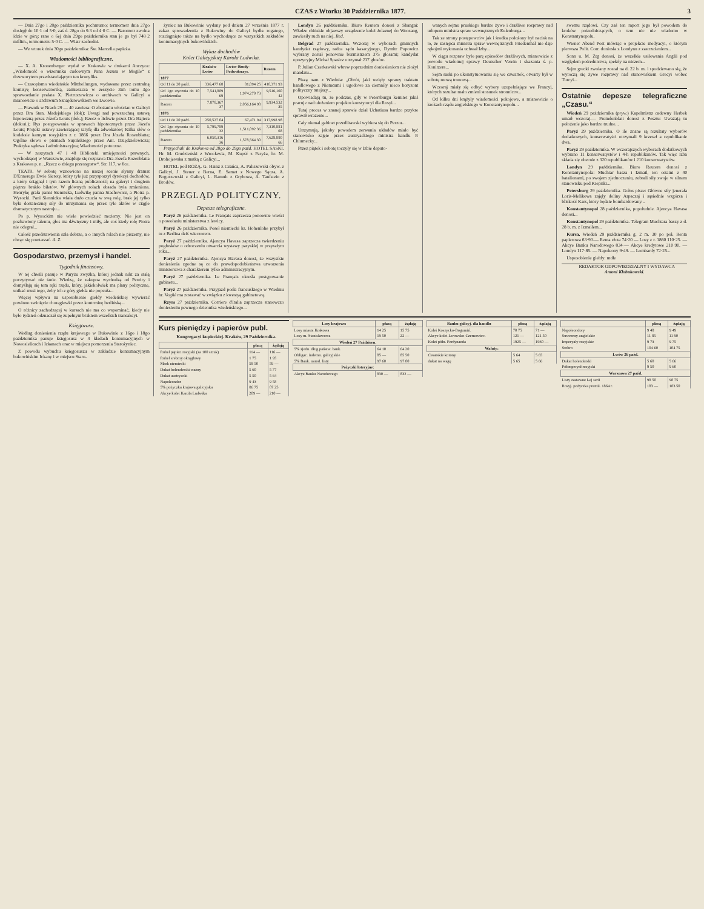CZAS z Wtorku 30 Października 1877. 3
— Dnia 27go i 28go października pochmurno; termometr dnia 27go dosięgł do 10·1 od 5·0, zaś d. 28go do 9.3 od 4·0 C. — Barometr zwolna idzie w górę; rano o 6ej dnia 29go października stan je go był 748·2 millim., termometru 5·0 C. — Wiatr zachodni.
— We wtorek dnia 30go października: Św. Marcella papieża.
Wiadomości bibliograficzne.
— X. A. Kronenberger wydał w Krakowie w drukarni Anczyca: „Wiadomość o wizerunku cudownym Pana Jezusa w Mogile“ z drzeworytem przedstawiającym ten krucyfiks.
— Czasopismo wiedeńskie Mittheilungen, wydawane przez centralną komisyę konserwatorską, zamieszcza w zeszycie 3im tomu 3go sprawozdanie prałata X. Pietruszewicza o archiwach w Galicyi a mianowicie o archiwum Sznajderowskiem we Lwowie.
— Prawnik w Nrach 29 — 40 zawiera: O zbożaniu włościan w Galicyi przez Dra Stan. Madejskiego (dok); Uwagi nad powszechną ustawą hipoteczną przez Józefa Louis (dok.); Rzecz o lichwie przez Dra Hajtera (dokoń.); Rys postępowania w sprawach hipotecznych przez Józefa Louis; Projekt ustawy zawierającej taryfę dla adwokatów; Kilka słów o kodeksie karnym rosyjskim z r. 1866 przez Dra Józefa Rosenblatta; Ogólne słowo o pismach Supińskiego przez Ant. Dziędzielewicza; Praktyka sądowa i administracyjna; Wiadomości potoczne.
— W zeszytach 47 i 48 Biblioteki umiejętności prawnych, wychodzącej w Warszawie, znajduje się rozprawa Dra Józefa Rozenblatta z Krakowa p. n. „Rzecz o zbiegu przestępstw“. Str. 117, w 8ce.
TEATR. W sobotę wznowiono na naszej scenie słynny dramat D'Ennerego Dwie Sieroty, który tyle już przysporzył dyrekcyi dochodów, a który ściągnął i tym razem liczną publiczność; na galeryi i drugiem piętrze brakło biletów. W głównych rolach obsada była zmieniona. Henrykę grała panni Siennicka, Ludwikę panna Stachowicz, a Piotra p. Wysocki. Pani Siennicka wlała dużo czucia w swą rolę, brak jej tylko była dostatecznej siły do utrzymania się przez tyle aktów w ciągłe dramatycznym nastroju...
Po p. Wysockim nie wiele powiedzieć możemy. Nie jest on pozbawiony talentu, głos ma dźwięczny i miły, ale coś kiedy rolę Piotra nie odegrał...
Całość przedstawienia szła dobrze, a o innych rolach nie piszemy, nie chcąc się powtarzać. A. Z.
Gospodarstwo, przemysł i handel.
Tygodnik finansowy.
W tej chwili panuje w Paryżu zwyżka, której jednak nikt za stałą poczytywać nie śmie. Wiedzą, że zakupna wychodzą od Pereiry i domyślają się tem ręki rządu, który, jakiekolwiek ma plany polityczne, unikać musi tego, żeby ich z góry giełda nie popsuła...
Więcej wpływu na usposobienie giełdy wiedeńskiej wywierać powinno zwinięcie chorągiewki przez kontrminę berlińską...
O różnicy zachodzącej w kursach nie ma co wspominać, kiedy nie było tydzień odznaczał się zupełnym brakiem wszelkich transakcyi.
Księgozusz.
Według doniesienia rządu krajowego w Bukowinie z 16go i 18go października panuje księgosusz w 4 kładach kontumacyjnych w Nowosielicach i Ickanach oraz w miejscu pomorzenia Starożyniec.
Z powodu wybuchu księgosuszu w zakładzie kontumacyjnym bukowińskim Ickany i w miejscu Staro-
żyniec na Bukowinie wydany pod dniem 27 września 1877 r. zakaz sprowadzenia z Bukowiny do Galicyi bydła rogatego, rozciągnięto także na bydło wychodzące ze wszystkich zakładów kontumacyjnych bukowińskich.
Wykaz dochodów
Kolei Galicyjskiej Karola Ludwika.
| | Kraków Lwów | Lwów-Brody-Podwołoczys. | Razem |
| --- | --- | --- | --- |
| 1877 | | | |
| Od 11 do 20 paźd. | 336,477 68 | 81,894 25 | 418,371 93 |
| Od 1go stycznia do 10 października | 7,541,889 69 | 1,974,270 73 | 9,516,160 42 |
| Razem | 7,878,367 37 | 2,056,164 98 | 9,934,532 35 |
| 1876 | | | |
| Od 11 do 20 paźd. | 250,527 04 | 67,471 94 | 317,998 98 |
| Od 1go stycznia do 10 października | 5,799,789 32 | 1,511,092 36 | 7,310,881 68 |
| Razem | 6,050,316 36 | 1,578,564 30 | 7,628,880 66 |
Przyjechali do Krakowa od 28go do 29go paźd. HOTEL SASKI. Hr. M. Grudzieński z Wrocławia, M. Kupść z Paryża, hr. M. Drohojewska z matką z Galicyi...
HOTEL pod RÓŻĄ. G. Hainz z Czańca, A. Paliszewski obyw. z Galicyi, J. Steuer z Berna, E. Samet z Nowego Sącza, A. Boguszewski z Galicyi, L. Ramult z Grybowa, A. Taufstein z Brodów.
PRZEGLĄD POLITYCZNY.
Depesze telegraficzne.
Paryż 26 października. Le Français zaprzecza ponownie wieści o powołaniu ministerstwa z lewicy.
Paryż 26 października. Poseł niemiecki ks. Hohenlohe przybył tu z Berlina dziś wieczorem.
Paryż 27 października. Ajencya Havasa zaprzecza twierdzeniu pogłosków o odroczeniu otwarcia wystawy paryskiej w przyszłym roku...
Paryż 27 października. Ajencya Havasa donosi, że wszystkie doniesienia zgodne są co do prawdopodobieństwa utworzenia ministerstwa z charakterem tylko administracyjnym.
Paryż 27 października. Le Français określa postępowanie gabinetu...
Paryż 27 października. Przyjazd posła francuskiego w Wiedniu hr. Vogüé ma zostawać w związku z kwestyą gabinetową.
Rzym 27 października. Corriere d'Italia zaprzecza stanowczo doniesieniu pewnego dziennika wiedeńskiego...
Londyn 26 października. Biuro Reutera donosi z Shangai: Władze chińskie objawszy urządzenie kolei żelaznej do Woosang, zawiesiły ruch na niej. Red.
Belgrad 27 października. Wczoraj w wyborach gminnych kandydat rządowy, radca sądu kasacyjnego, Dymitr Popowicz wybrany został ponownie burmistrzem 375 głosami; kandydat opozycyjny Michał Spasicz otrzymał 217 głosów.
P. Julian Czerkawski wbrew poprzednim doniesieniom nie złożył mandatu...
Piszą nam z Wiednia: „Obrót, jaki wzięły sprawy traktatu handlowego z Niemcami i ugodowe za ciemniły nieco horyzont polityczny tutejszy...
Opowiadają tu, że podczas, gdy w Petersburgu kemitet jakiś pracuje nad ułożeniem projektu konstytucyi dla Rosyi...
Tutaj proces w znanej sprawie dział Uchatiusa bardzo przykre sprawił wrażenie...
Cały niemal gabinet przedlitawski wybiera się do Pesztu...
Utrzymują, jakoby powodem zerwania układów miało być stanowisko zajęte przez austryackiego ministra handlu P. Chlumecky...
Przez piątek i sobotę toczyły się w Izbie deputo-
wanych sejmu pruskiego bardzo żywe i drażliwe rozprawy nad urlopem ministra spraw wewnętrznych Eulenburga...
Tak ze strony postępowców jak i środka położony był nacisk na to, że zastępca ministra spraw wewnętrznych Friedenthal nie daje rękojmi wykonania uchwał Izby...
W ciągu rozpraw było parę epizodów drażliwych, mianowicie z powodu wiadomej sprawy Deutscher Verein i skazania ś. p. Konitzera...
Sejm saski po ukonstytuowaniu się we czwartek, otwarty był w sobotę mową tronową...
Wczoraj miały się odbyć wybory uzupełniające we Francyi, których rezultat mało zmieni stosunek stronnictw...
Od kilku dni krążyły wiadomości pokojowe, a mianowicie o krokach rządu angielskiego w Konstantynopolu...
swemu rządowi. Czy zaś ten raport jego był powodem do kroków pośredniczących, o tem nic nie wiadomo w Konstantynopolu.
Wiener Abend Post mówiąc o projekcie medyacyi, o którym pierwsza Polit. Corr. doniosła z Londynu z zastrzeżeniem...
Sonn u. M. Ztg donosi, że wszelkie usiłowania Anglii pod względem pośrednictwa, spełzły na niczem...
Sejm grecki zwołany został na d. 22 b. m. i spodziewano się, że wytoczą się żywe rozprawy nad stanowiskiem Grecyi wobec Turcyi...
Ostatnie depesze telegraficzne „Czasu.“
Wiedeń 29 października (pryw.) Kapelmistrz cadewny Herbek umarł wczoraj.— Fremdenblatt donosi z Pesztu: Uważają tu położenie jako bardzo trudne...
Paryż 29 października. O ile znane są rezultaty wyborów dodatkowych, konserwatyści otrzymali 9 krzeseł a republikanie dwa.
Paryż 29 października. W wczorajszych wyborach dodatkowych wybrano 11 konserwatystów i 4-h republikanów. Tak więc Izba składa się obecnie z 320 republikanów i 210 konserwatystów.
Londyn 29 października. Biuro Reutera donosi z Konstantynopola: Muchtar basza i Izmail, ten ostatni z 40 batalionami, po swojem zjednoczeniu, zebrali siły swoje w silnem stanowisku pod Kiepriki...
Petersburg 29 października. Gołos pisze: Główne siły jenerała Loris-Melikowa zajęły doliny Arpaczaj i sąsiednie wzgórza i bliskość Kars, który będzie bombardowany...
Konstantynopol 28 października, popołudnie. Ajencya Havasa donosi...
Konstantynopol 29 października. Telegram Muchtara baszy z d. 28 b. m. z Izmaiłem...
Kursa. Wiedeń 29 października g. 2 m. 30 po poł. Renta papierowa 63·90.— Renta złota 74·20 — Losy z r. 1860 110·25. — Akcye Banku Narodowego 834·— Akcye kredytowe 210·90. — Londyn 117·85. — Napoleony 9·49. — Lombardy 72·25...
Usposobienie giełdy: mdłe
REDAKTOR ODPOWIEDZIALNY I WYDAWCA
Antoni Klobukowski.
Kurs pieniędzy i papierów publ.
Kongregacyi kupieckiej. Kraków, 29 Października.
| | płacą | żądają |
| --- | --- | --- |
| Rubel papier. rosyjski (za 100 sztuk) | 114 — | 116 — |
| Rubel srebrny okrągłowy | 1 75 | 1 95 |
| Mark niemiecki | 58 50 | 59 — |
| Dukat holenderski ważny | 5 60 | 5 77 |
| Dukat austryacki | 5 50 | 5 64 |
| Napoleondor | 9 43 | 9 58 |
| 5% pożyczka krajowa galicyjska | 86 75 | 87 25 |
| Akcye kolei Karola Ludwika | 209 — | 210 — |
| Losy krajowe: | płacą | żądają |
| --- | --- | --- |
| Losy miasta Krakowa | 14 25 | 15 75 |
| Losy m. Stanisławowa | 19 50 | 22 — |
| Wiedeń 27 Październ. | | |
| 5% zjedn. dług państw. bank. | 64 10 | 64 20 |
| Obligac. indemn. galicyjskie | 85 — | 85 50 |
| 5% Bank. narod. listy | 97 60 | 97 80 |
| Pożyczki loteryjne: | | |
| Akcye Banku Narodowego | 830 — | 832 — |
| Banku galicyj. dla handlu | płacą | żądają |
| --- | --- | --- |
| Kolei Koszycko-Bogumiń. | 70 75 | 71 — |
| Akcye kolei Lwowsko-Czernowiec. | 121 — | 121 50 |
| Kolei półn. Ferdynanda | 1925 — | 1930 — |
| Waluty: | | |
| Cesarskie korony | 5 64 | 5 65 |
| dukat na wagę | 5 65 | 5 66 |
| | płacą | żądają |
| --- | --- | --- |
| Napoleondory | 9 48 | 9 49 |
| Suwereny angielskie | 11 85 | 11 90 |
| Imperyały rosyjskie | 9 73 | 9 75 |
| Srebro | 104 60 | 104 75 |
| Lwów 26 paźd. | | |
| Dukat holenderski | 5 60 | 5 66 |
| Półimperyał rosyjski | 9 50 | 9 60 |
| Warszawa 27 paźd. | | |
| Listy zastawne I-ej serii | 98 50 | 98 75 |
| Rosyj. pożyczka premii. 1864 r. | 183 — | 183 50 |